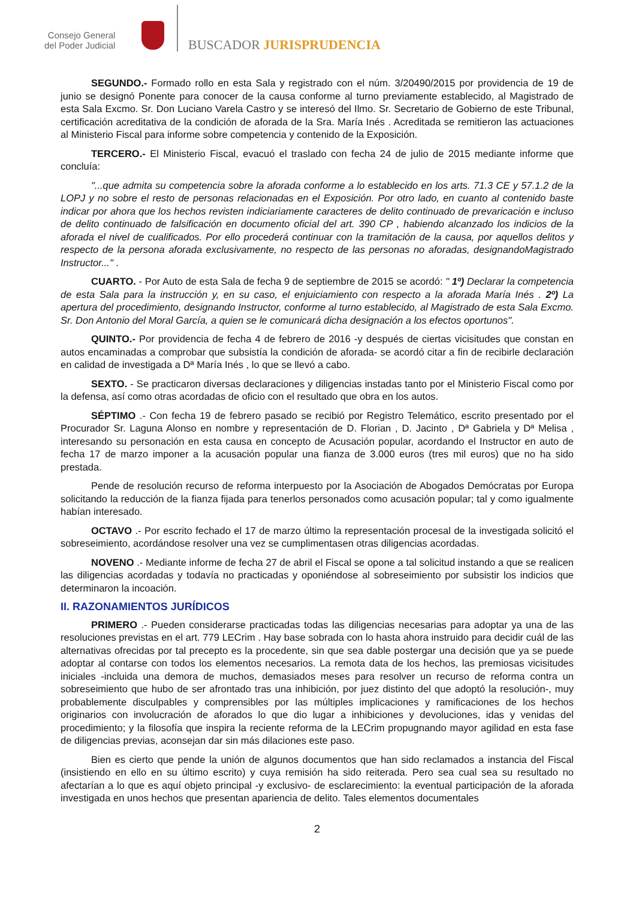Consejo General
del Poder Judicial
BUSCADOR JURISPRUDENCIA
SEGUNDO.- Formado rollo en esta Sala y registrado con el núm. 3/20490/2015 por providencia de 19 de junio se designó Ponente para conocer de la causa conforme al turno previamente establecido, al Magistrado de esta Sala Excmo. Sr. Don Luciano Varela Castro y se interesó del Ilmo. Sr. Secretario de Gobierno de este Tribunal, certificación acreditativa de la condición de aforada de la Sra. María Inés . Acreditada se remitieron las actuaciones al Ministerio Fiscal para informe sobre competencia y contenido de la Exposición.
TERCERO.- El Ministerio Fiscal, evacuó el traslado con fecha 24 de julio de 2015 mediante informe que concluía:
"...que admita su competencia sobre la aforada conforme a lo establecido en los arts. 71.3 CE y 57.1.2 de la LOPJ y no sobre el resto de personas relacionadas en el Exposición. Por otro lado, en cuanto al contenido baste indicar por ahora que los hechos revisten indiciariamente caracteres de delito continuado de prevaricación e incluso de delito continuado de falsificación en documento oficial del art. 390 CP , habiendo alcanzado los indicios de la aforada el nivel de cualificados. Por ello procederá continuar con la tramitación de la causa, por aquellos delitos y respecto de la persona aforada exclusivamente, no respecto de las personas no aforadas, designandoMagistrado Instructor..." .
CUARTO. - Por Auto de esta Sala de fecha 9 de septiembre de 2015 se acordó: " 1º) Declarar la competencia de esta Sala para la instrucción y, en su caso, el enjuiciamiento con respecto a la aforada María Inés . 2º) La apertura del procedimiento, designando Instructor, conforme al turno establecido, al Magistrado de esta Sala Excmo. Sr. Don Antonio del Moral García, a quien se le comunicará dicha designación a los efectos oportunos".
QUINTO.- Por providencia de fecha 4 de febrero de 2016 -y después de ciertas vicisitudes que constan en autos encaminadas a comprobar que subsistía la condición de aforada- se acordó citar a fin de recibirle declaración en calidad de investigada a Dª María Inés , lo que se llevó a cabo.
SEXTO. - Se practicaron diversas declaraciones y diligencias instadas tanto por el Ministerio Fiscal como por la defensa, así como otras acordadas de oficio con el resultado que obra en los autos.
SÉPTIMO .- Con fecha 19 de febrero pasado se recibió por Registro Telemático, escrito presentado por el Procurador Sr. Laguna Alonso en nombre y representación de D. Florian , D. Jacinto , Dª Gabriela y Dª Melisa , interesando su personación en esta causa en concepto de Acusación popular, acordando el Instructor en auto de fecha 17 de marzo imponer a la acusación popular una fianza de 3.000 euros (tres mil euros) que no ha sido prestada.
Pende de resolución recurso de reforma interpuesto por la Asociación de Abogados Demócratas por Europa solicitando la reducción de la fianza fijada para tenerlos personados como acusación popular; tal y como igualmente habían interesado.
OCTAVO .- Por escrito fechado el 17 de marzo último la representación procesal de la investigada solicitó el sobreseimiento, acordándose resolver una vez se cumplimentasen otras diligencias acordadas.
NOVENO .- Mediante informe de fecha 27 de abril el Fiscal se opone a tal solicitud instando a que se realicen las diligencias acordadas y todavía no practicadas y oponiéndose al sobreseimiento por subsistir los indicios que determinaron la incoación.
II. RAZONAMIENTOS JURÍDICOS
PRIMERO .- Pueden considerarse practicadas todas las diligencias necesarias para adoptar ya una de las resoluciones previstas en el art. 779 LECrim . Hay base sobrada con lo hasta ahora instruido para decidir cuál de las alternativas ofrecidas por tal precepto es la procedente, sin que sea dable postergar una decisión que ya se puede adoptar al contarse con todos los elementos necesarios. La remota data de los hechos, las premiosas vicisitudes iniciales -incluida una demora de muchos, demasiados meses para resolver un recurso de reforma contra un sobreseimiento que hubo de ser afrontado tras una inhibición, por juez distinto del que adoptó la resolución-, muy probablemente disculpables y comprensibles por las múltiples implicaciones y ramificaciones de los hechos originarios con involucración de aforados lo que dio lugar a inhibiciones y devoluciones, idas y venidas del procedimiento; y la filosofía que inspira la reciente reforma de la LECrim propugnando mayor agilidad en esta fase de diligencias previas, aconsejan dar sin más dilaciones este paso.
Bien es cierto que pende la unión de algunos documentos que han sido reclamados a instancia del Fiscal (insistiendo en ello en su último escrito) y cuya remisión ha sido reiterada. Pero sea cual sea su resultado no afectarían a lo que es aquí objeto principal -y exclusivo- de esclarecimiento: la eventual participación de la aforada investigada en unos hechos que presentan apariencia de delito. Tales elementos documentales
2